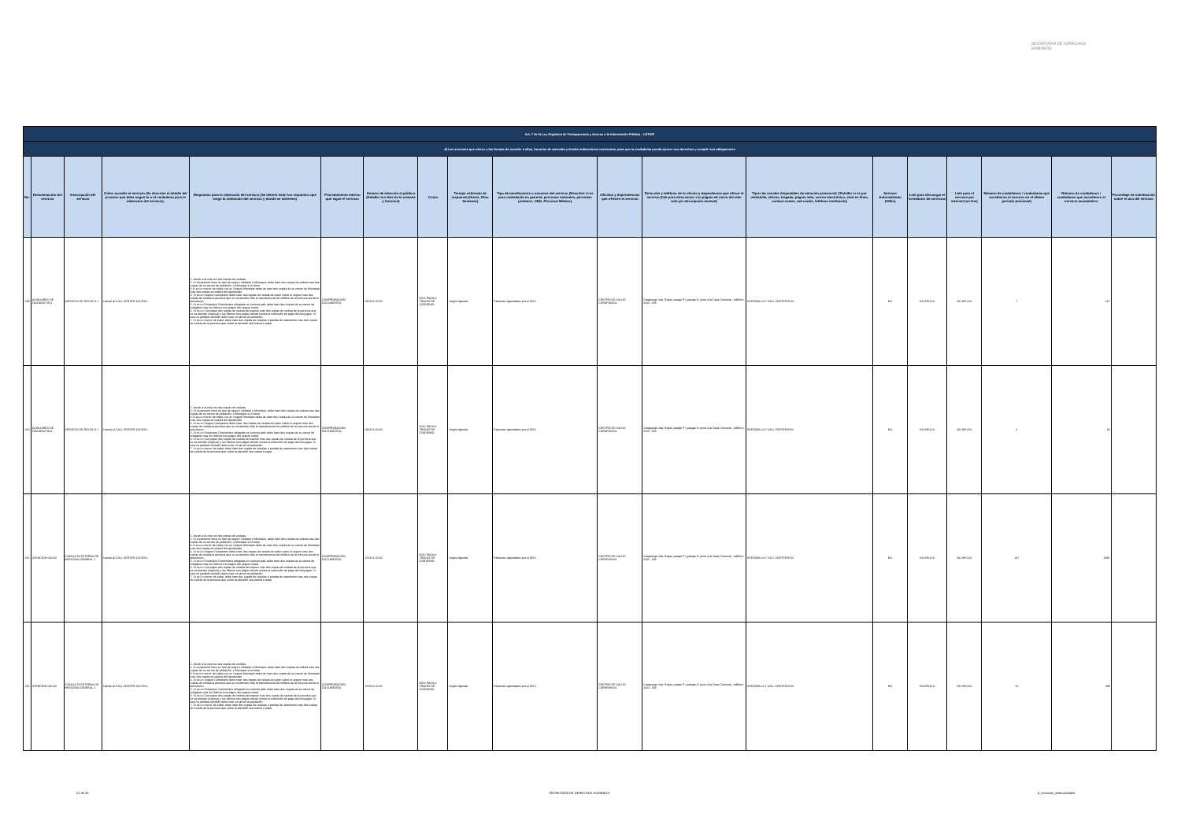SECRETARÍA DE DERECHOS HUMANOS
| Art. 7 de la Ley Orgánica de Transparencia y Acceso a la Información Pública - LOTAIP | | | | | | | | | | | | | | | | | | |
| d) Los servicios que ofrece y las formas de acceder a ellos, horarios de atención y demás indicaciones necesarias, para que la ciudadanía pueda ejercer sus derechos y cumplir sus obligaciones | | | | | | | | | | | | | | | | | | |
| No. | Denominación del servicio | Descripción del servicio | Cómo acceder al servicio (Se describe el detalle del proceso que debe seguir la o el ciudadano para la obtención del servicio). | Requisitos para la obtención del servicio (Se deberá listar los requisitos que exige la obtención del servicio y donde se obtienen) | Procedimiento interno que sigue el servicio | Horario de atención al público (Detallar los días de la semana y horarios) | Costo | Tiempo estimado de respuesta (Horas, Días, Semanas) | Tipo de beneficiarios o usuarios del servicio (Describir si es para ciudadanía en general, personas naturales, personas jurídicas, ONG, Personal Médico) | Oficinas y dependencias que ofrecen el servicio | Dirección y teléfono de la oficina y dependencia que ofrece el servicio (link para direccionar a la página de inicio del sitio web y/o descripción manual) | Tipos de canales disponibles de atención presencial: (Detallar si es por ventanilla, oficina, brigada, página web, correo electrónico, chat en línea, contact center, call center, teléfono institución) | Servicio Automatizado (Si/No) | Link para descargar el formulario de servicios | Link para el servicio por internet (on line) | Número de ciudadanos / ciudadanas que accedieron al servicio en el último período (mensual) | Número de ciudadanos / ciudadanas que accedieron al servicio acumulativo | Porcentaje de satisfacción sobre el uso del servicio |
| 199 | AUXILIARES DE DIAGNÓSTICO | SERVICIO DE RAYOS X 1 | Llamar al CALL CENTER 140 IESS | 1. Acudir a la cita con dos copias de cedulas 2. Si el paciente tiene un tipo de seguro Jubilado o Montepio, debe traer dos copias de cedula mas dos copias de su carnet de jubilación, o Montepio si lo fuere 3 Si es un menor de edad y es un Seguro Montepio debe de traer dos copias de su carnet de Montepio mas dos copias de cedula del apoderado 4. Si es un Seguro Campesino debe traer dos copias de cedula de quien cubre el seguro mas dos copias de cedula la persona que se va atender más la transferencia del médico de la comuna donde lo atendieron. 5. Si es un Extranjero Colombiano refugiado en nuestro país debe traer dos copias de su carnet de refugiado mas los últimos tres pagos del seguro social 6. Si es un Conyugue dos copias de cedula del esposo mas dos copias de cedula de la persona que se va atender (esposa) y los últimos tres pagos donde conste la extensión de pago del conyugue. Si este es jubilado también debe traer el carnet de jubilación 7. Si es un menor de edad, debe traer dos copias de cedulas o partida de nacimiento mas dos copias de cedula de la persona que cubre la atención sea mama o papa | COMPROBACIÓN DOCUMENTAL | 08:00 A 16:30 | IESS PAGA A TRAVEZ DE CONVENIO | Según Agenda | Pacientes agendados por el IESS | CENTRO DE SALUD CARAPUNGO | Carapungo 2da. Etapa, pasaje P y pasaje H, junto a la Casa Comunal , teléfono 2425- 109 | VENTANILLA Y CALL CENTER IESS | NO | NO APLICA | NO APLICA | 7 | 167 | |
| 200 | AUXILIARES DE DIAGNÓSTICO | SERVICIO DE RAYOS X 2 | Llamar al CALL CENTER 140 IESS | 1. Acudir a la cita con dos copias de cedulas 2. Si el paciente tiene un tipo de seguro Jubilado o Montepio, debe traer dos copias de cedula mas dos copias de su carnet de jubilación, o Montepio si lo fuere 3 Si es un menor de edad y es un Seguro Montepio debe de traer dos copias de su carnet de Montepio mas dos copias de cedula del apoderado 4. Si es un Seguro Campesino debe traer dos copias de cedula de quien cubre el seguro mas dos copias de cedula la persona que se va atender más la transferencia del médico de la comuna donde lo atendieron. 5. Si es un Extranjero Colombiano refugiado en nuestro país debe traer dos copias de su carnet de refugiado mas los últimos tres pagos del seguro social 6. Si es un Conyugue dos copias de cedula del esposo mas dos copias de cedula de la persona que se va atender (esposa) y los últimos tres pagos donde conste la extensión de pago del conyugue. Si este es jubilado también debe traer el carnet de jubilación 7. Si es un menor de edad, debe traer dos copias de cedulas o partida de nacimiento mas dos copias de cedula de la persona que cubre la atención sea mama o papa | COMPROBACIÓN DOCUMENTAL | 08:00 A 16:30 | IESS PAGA A TRAVEZ DE CONVENIO | Según Agenda | Pacientes agendados por el IESS | CENTRO DE SALUD CARAPUNGO | Carapungo 2da. Etapa, pasaje P y pasaje H, junto a la Casa Comunal , teléfono 2425- 109 | VENTANILLA Y CALL CENTER IESS | NO | NO APLICA | NO APLICA | 4 | 92 | |
| 201 | ATENCIÓN SALUD | CONSULTA EXTERNA DE MEDICINA GENERAL 1 | Llamar al CALL CENTER 140 IESS | 1. Acudir a la cita con dos copias de cedulas 2. Si el paciente tiene un tipo de seguro Jubilado o Montepio, debe traer dos copias de cedula mas dos copias de su carnet de jubilación, o Montepio si lo fuere 3 Si es un menor de edad y es un Seguro Montepio debe de traer dos copias de su carnet de Montepio mas dos copias de cedula del apoderado 4. Si es un Seguro Campesino debe traer dos copias de cedula de quien cubre el seguro mas dos copias de cedula la persona que se va atender más la transferencia del médico de la comuna donde lo atendieron. 5. Si es un Extranjero Colombiano refugiado en nuestro país debe traer dos copias de su carnet de refugiado mas los últimos tres pagos del seguro social 6. Si es un Conyugue dos copias de cedula del esposo mas dos copias de cedula de la persona que se va atender (esposa) y los últimos tres pagos donde conste la extensión de pago del conyugue. Si este es jubilado también debe traer el carnet de jubilación 7. Si es un menor de edad, debe traer dos copias de cedulas o partida de nacimiento mas dos copias de cedula de la persona que cubre la atención sea mama o papa | COMPROBACIÓN DOCUMENTAL | 10:00 A 16:30 | IESS PAGA A TRAVEZ DE CONVENIO | Según Agenda | Pacientes agendados por el IESS | CENTRO DE SALUD CARAPUNGO | Carapungo 2da. Etapa, pasaje P y pasaje H, junto a la Casa Comunal , teléfono 2425- 109 | VENTANILLA Y CALL CENTER IESS | NO | NO APLICA | NO APLICA | 137 | 3361 | |
| 202 | ATENCIÓN SALUD | CONSULTA EXTERNA DE MEDICINA GENERAL 2 | Llamar al CALL CENTER 140 IESS | 1. Acudir a la cita con dos copias de cedulas 2. Si el paciente tiene un tipo de seguro Jubilado o Montepio, debe traer dos copias de cedula mas dos copias de su carnet de jubilación, o Montepio si lo fuere 3 Si es un menor de edad y es un Seguro Montepio debe de traer dos copias de su carnet de Montepio mas dos copias de cedula del apoderado 4. Si es un Seguro Campesino debe traer dos copias de cedula de quien cubre el seguro mas dos copias de cedula la persona que se va atender más la transferencia del médico de la comuna donde lo atendieron. 5. Si es un Extranjero Colombiano refugiado en nuestro país debe traer dos copias de su carnet de refugiado mas los últimos tres pagos del seguro social 6. Si es un Conyugue dos copias de cedula del esposo mas dos copias de cedula de la persona que se va atender (esposa) y los últimos tres pagos donde conste la extensión de pago del conyugue. Si este es jubilado también debe traer el carnet de jubilación 7. Si es un menor de edad, debe traer dos copias de cedulas o partida de nacimiento mas dos copias de cedula de la persona que cubre la atención sea mama o papa | COMPROBACIÓN DOCUMENTAL | 10:00 A 16:30 | IESS PAGA A TRAVEZ DE CONVENIO | Según Agenda | Pacientes agendados por el IESS | CENTRO DE SALUD CARAPUNGO | Carapungo 2da. Etapa, pasaje P y pasaje H, junto a la Casa Comunal , teléfono 2425- 109 | VENTANILLA Y CALL CENTER IESS | NO | NO APLICA | NO APLICA | 75 | 498 | |
21 de 33 SECRETARÍA DE DERECHOS HUMANOS d_servicios_institucionales